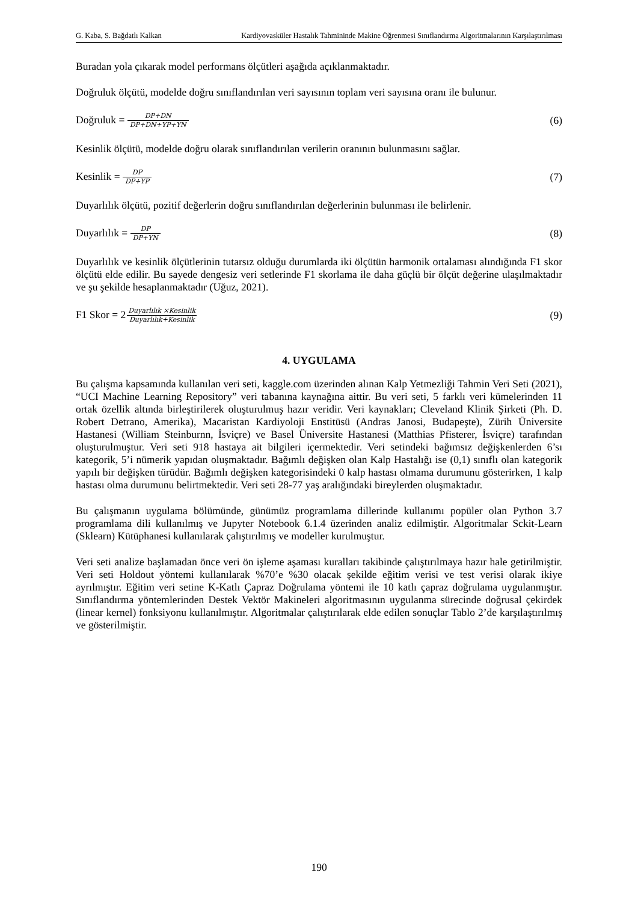G. Kaba, S. Bağdatlı Kalkan Kardiyovasküler Hastalık Tahmininde Makine Öğrenmesi Sınıflandırma Algoritmalarının Karşılaştırılması
Buradan yola çıkarak model performans ölçütleri aşağıda açıklanmaktadır.
Doğruluk ölçütü, modelde doğru sınıflandırılan veri sayısının toplam veri sayısına oranı ile bulunur.
Doğruluk = DP+DN DP+DN+YP+YN (6)
Kesinlik ölçütü, modelde doğru olarak sınıflandırılan verilerin oranının bulunmasını sağlar.
Kesinlik = DP DP+YP (7)
Duyarlılık ölçütü, pozitif değerlerin doğru sınıflandırılan değerlerinin bulunması ile belirlenir.
Duyarlılık = DP DP+YN (8)
Duyarlılık ve kesinlik ölçütlerinin tutarsız olduğu durumlarda iki ölçütün harmonik ortalaması alındığında F1 skor ölçütü elde edilir. Bu sayede dengesiz veri setlerinde F1 skorlama ile daha güçlü bir ölçüt değerine ulaşılmaktadır ve şu şekilde hesaplanmaktadır (Uğuz, 2021).
F1 Skor = 2Duyarlılık ×Kesinlik Duyarlılık+Kesinlik (9)
4. UYGULAMA
Bu çalışma kapsamında kullanılan veri seti, kaggle.com üzerinden alınan Kalp Yetmezliği Tahmin Veri Seti (2021), “UCI Machine Learning Repository” veri tabanına kaynağına aittir. Bu veri seti, 5 farklı veri kümelerinden 11 ortak özellik altında birleştirilerek oluşturulmuş hazır veridir. Veri kaynakları; Cleveland Klinik Şirketi (Ph. D. Robert Detrano, Amerika), Macaristan Kardiyoloji Enstitüsü (Andras Janosi, Budapeşte), Zürih Üniversite Hastanesi (William Steinburnn, İsviçre) ve Basel Üniversite Hastanesi (Matthias Pfisterer, İsviçre) tarafından oluşturulmuştur. Veri seti 918 hastaya ait bilgileri içermektedir. Veri setindeki bağımsız değişkenlerden 6’sı kategorik, 5’i nümerik yapıdan oluşmaktadır. Bağımlı değişken olan Kalp Hastalığı ise (0,1) sınıflı olan kategorik yapılı bir değişken türüdür. Bağımlı değişken kategorisindeki 0 kalp hastası olmama durumunu gösterirken, 1 kalp hastası olma durumunu belirtmektedir. Veri seti 28-77 yaş aralığındaki bireylerden oluşmaktadır.
Bu çalışmanın uygulama bölümünde, günümüz programlama dillerinde kullanımı popüler olan Python 3.7 programlama dili kullanılmış ve Jupyter Notebook 6.1.4 üzerinden analiz edilmiştir. Algoritmalar Sckit-Learn (Sklearn) Kütüphanesi kullanılarak çalıştırılmış ve modeller kurulmuştur.
Veri seti analize başlamadan önce veri ön işleme aşaması kuralları takibinde çalıştırılmaya hazır hale getirilmiştir. Veri seti Holdout yöntemi kullanılarak %70’e %30 olacak şekilde eğitim verisi ve test verisi olarak ikiye ayrılmıştır. Eğitim veri setine K-Katlı Çapraz Doğrulama yöntemi ile 10 katlı çapraz doğrulama uygulanmıştır. Sınıflandırma yöntemlerinden Destek Vektör Makineleri algoritmasının uygulanma sürecinde doğrusal çekirdek (linear kernel) fonksiyonu kullanılmıştır. Algoritmalar çalıştırılarak elde edilen sonuçlar Tablo 2’de karşılaştırılmış ve gösterilmiştir.
190